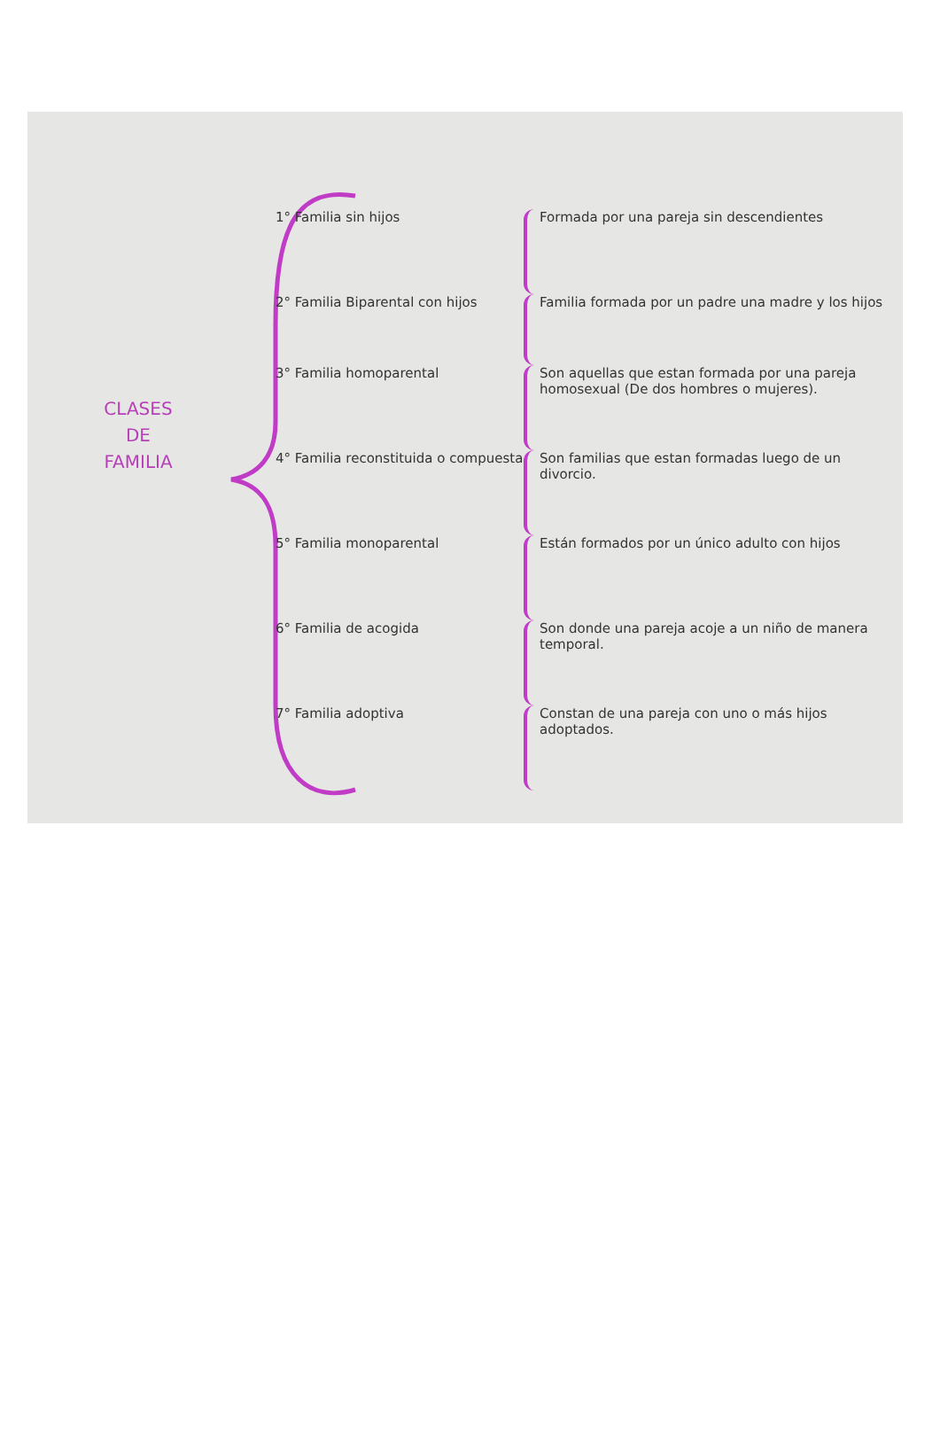CLASES
DE
FAMILIA
1° Familia sin hijos Formada por una pareja sin descendientes
2° Familia Biparental con hijos Familia formada por un padre una madre y los hijos
3° Familia homoparental Son aquellas que estan formada por una pareja homosexual (De dos hombres o mujeres).
4° Familia reconstituida o compuesta
Son familias que estan formadas luego de un divorcio.
5° Familia monoparental Están formados por un único adulto con hijos
6° Familia de acogida Son donde una pareja acoje a un niño de manera temporal.
7° Familia adoptiva Constan de una pareja con uno o más hijos adoptados.